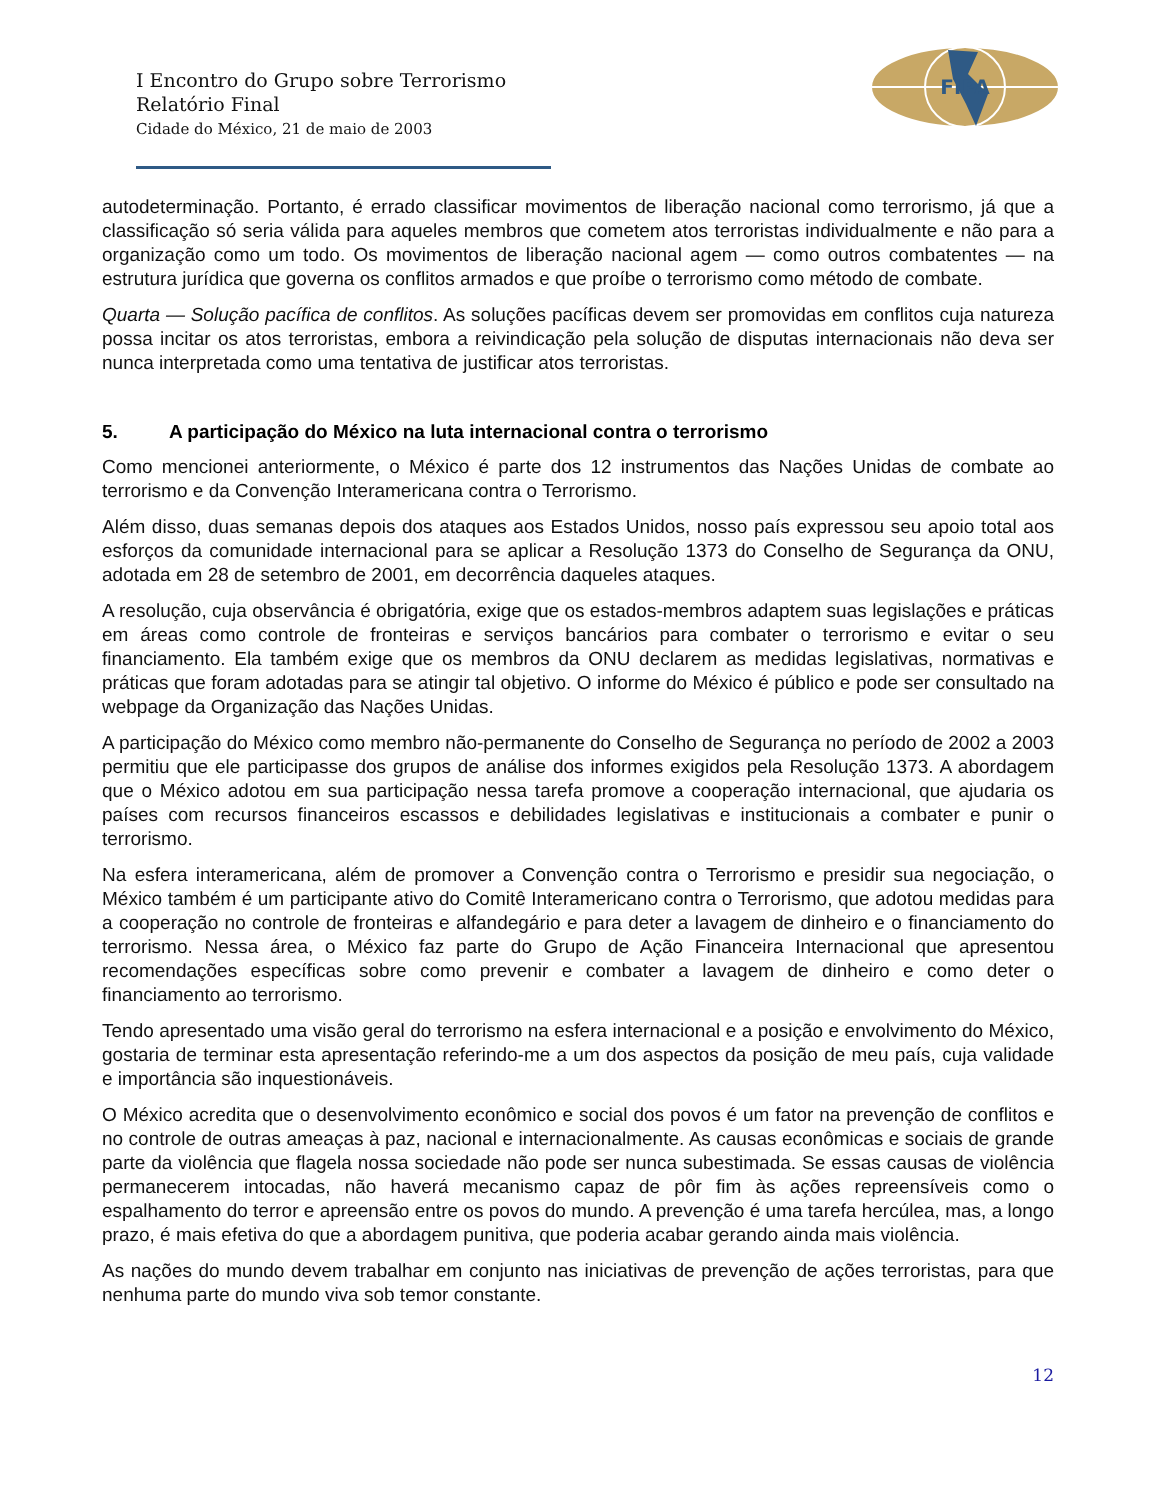FIPA
I Encontro do Grupo sobre Terrorismo
Relatório Final
Cidade do México, 21 de maio de 2003
autodeterminação. Portanto, é errado classificar movimentos de liberação nacional como terrorismo, já que a classificação só seria válida para aqueles membros que cometem atos terroristas individualmente e não para a organização como um todo. Os movimentos de liberação nacional agem — como outros combatentes — na estrutura jurídica que governa os conflitos armados e que proíbe o terrorismo como método de combate.
Quarta — Solução pacífica de conflitos. As soluções pacíficas devem ser promovidas em conflitos cuja natureza possa incitar os atos terroristas, embora a reivindicação pela solução de disputas internacionais não deva ser nunca interpretada como uma tentativa de justificar atos terroristas.
5. A participação do México na luta internacional contra o terrorismo
Como mencionei anteriormente, o México é parte dos 12 instrumentos das Nações Unidas de combate ao terrorismo e da Convenção Interamericana contra o Terrorismo.
Além disso, duas semanas depois dos ataques aos Estados Unidos, nosso país expressou seu apoio total aos esforços da comunidade internacional para se aplicar a Resolução 1373 do Conselho de Segurança da ONU, adotada em 28 de setembro de 2001, em decorrência daqueles ataques.
A resolução, cuja observância é obrigatória, exige que os estados-membros adaptem suas legislações e práticas em áreas como controle de fronteiras e serviços bancários para combater o terrorismo e evitar o seu financiamento. Ela também exige que os membros da ONU declarem as medidas legislativas, normativas e práticas que foram adotadas para se atingir tal objetivo. O informe do México é público e pode ser consultado na webpage da Organização das Nações Unidas.
A participação do México como membro não-permanente do Conselho de Segurança no período de 2002 a 2003 permitiu que ele participasse dos grupos de análise dos informes exigidos pela Resolução 1373. A abordagem que o México adotou em sua participação nessa tarefa promove a cooperação internacional, que ajudaria os países com recursos financeiros escassos e debilidades legislativas e institucionais a combater e punir o terrorismo.
Na esfera interamericana, além de promover a Convenção contra o Terrorismo e presidir sua negociação, o México também é um participante ativo do Comitê Interamericano contra o Terrorismo, que adotou medidas para a cooperação no controle de fronteiras e alfandegário e para deter a lavagem de dinheiro e o financiamento do terrorismo. Nessa área, o México faz parte do Grupo de Ação Financeira Internacional que apresentou recomendações específicas sobre como prevenir e combater a lavagem de dinheiro e como deter o financiamento ao terrorismo.
Tendo apresentado uma visão geral do terrorismo na esfera internacional e a posição e envolvimento do México, gostaria de terminar esta apresentação referindo-me a um dos aspectos da posição de meu país, cuja validade e importância são inquestionáveis.
O México acredita que o desenvolvimento econômico e social dos povos é um fator na prevenção de conflitos e no controle de outras ameaças à paz, nacional e internacionalmente. As causas econômicas e sociais de grande parte da violência que flagela nossa sociedade não pode ser nunca subestimada. Se essas causas de violência permanecerem intocadas, não haverá mecanismo capaz de pôr fim às ações repreensíveis como o espalhamento do terror e apreensão entre os povos do mundo. A prevenção é uma tarefa hercúlea, mas, a longo prazo, é mais efetiva do que a abordagem punitiva, que poderia acabar gerando ainda mais violência.
As nações do mundo devem trabalhar em conjunto nas iniciativas de prevenção de ações terroristas, para que nenhuma parte do mundo viva sob temor constante.
12